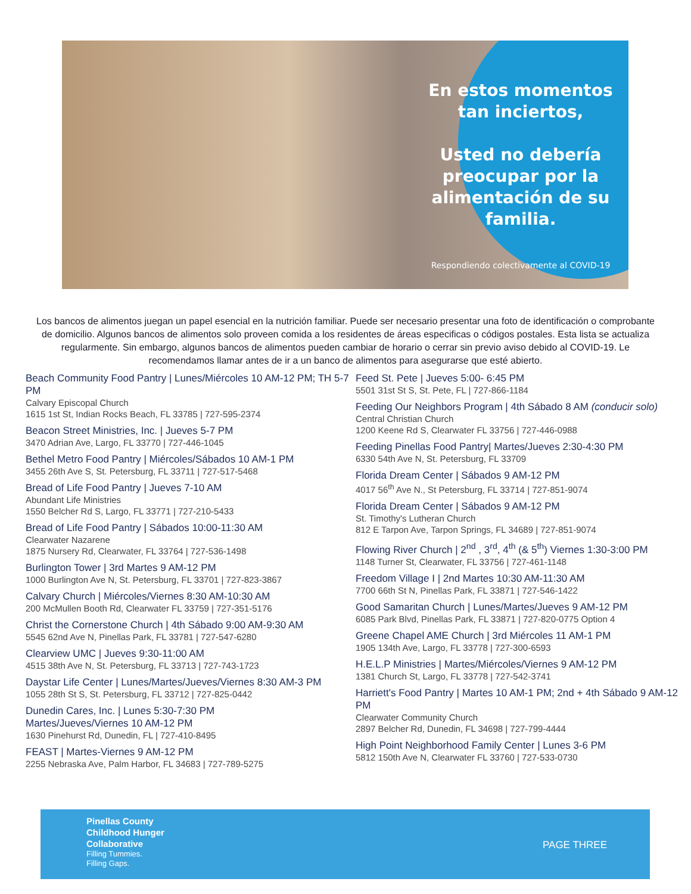En estos momentos tan inciertos,
Usted no debería preocupar por la alimentación de su familia.
Respondiendo colectivamente al COVID-19
Los bancos de alimentos juegan un papel esencial en la nutrición familiar. Puede ser necesario presentar una foto de identificación o comprobante de domicilio. Algunos bancos de alimentos solo proveen comida a los residentes de áreas especificas o códigos postales. Esta lista se actualiza regularmente. Sin embargo, algunos bancos de alimentos pueden cambiar de horario o cerrar sin previo aviso debido al COVID-19. Le recomendamos llamar antes de ir a un banco de alimentos para asegurarse que esté abierto.
Beach Community Food Pantry | Lunes/Miércoles 10 AM-12 PM; TH 5-7 PM
Calvary Episcopal Church
1615 1st St, Indian Rocks Beach, FL 33785 | 727-595-2374
Beacon Street Ministries, Inc. | Jueves 5-7 PM
3470 Adrian Ave, Largo, FL 33770 | 727-446-1045
Bethel Metro Food Pantry | Miércoles/Sábados 10 AM-1 PM
3455 26th Ave S, St. Petersburg, FL 33711 | 727-517-5468
Bread of Life Food Pantry | Jueves 7-10 AM
Abundant Life Ministries
1550 Belcher Rd S, Largo, FL 33771 | 727-210-5433
Bread of Life Food Pantry | Sábados 10:00-11:30 AM
Clearwater Nazarene
1875 Nursery Rd, Clearwater, FL 33764 | 727-536-1498
Burlington Tower | 3rd Martes 9 AM-12 PM
1000 Burlington Ave N, St. Petersburg, FL 33701 | 727-823-3867
Calvary Church | Miércoles/Viernes 8:30 AM-10:30 AM
200 McMullen Booth Rd, Clearwater FL 33759 | 727-351-5176
Christ the Cornerstone Church | 4th Sábado 9:00 AM-9:30 AM
5545 62nd Ave N, Pinellas Park, FL 33781 | 727-547-6280
Clearview UMC | Jueves 9:30-11:00 AM
4515 38th Ave N, St. Petersburg, FL 33713 | 727-743-1723
Daystar Life Center | Lunes/Martes/Jueves/Viernes 8:30 AM-3 PM
1055 28th St S, St. Petersburg, FL 33712 | 727-825-0442
Dunedin Cares, Inc. | Lunes 5:30-7:30 PM
Martes/Jueves/Viernes 10 AM-12 PM
1630 Pinehurst Rd, Dunedin, FL | 727-410-8495
FEAST | Martes-Viernes 9 AM-12 PM
2255 Nebraska Ave, Palm Harbor, FL 34683 | 727-789-5275
Feed St. Pete | Jueves 5:00- 6:45 PM
5501 31st St S, St. Pete, FL | 727-866-1184
Feeding Our Neighbors Program | 4th Sábado 8 AM (conducir solo)
Central Christian Church
1200 Keene Rd S, Clearwater FL 33756 | 727-446-0988
Feeding Pinellas Food Pantry| Martes/Jueves 2:30-4:30 PM
6330 54th Ave N, St. Petersburg, FL 33709
Florida Dream Center | Sábados 9 AM-12 PM
4017 56<sup>th</sup> Ave N., St Petersburg, FL 33714 | 727-851-9074
Florida Dream Center | Sábados 9 AM-12 PM
St. Timothy's Lutheran Church
812 E Tarpon Ave, Tarpon Springs, FL 34689 | 727-851-9074
Flowing River Church | 2<sup>nd</sup> , 3<sup>rd</sup>, 4<sup>th</sup> (& 5<sup>th</sup>) Viernes 1:30-3:00 PM
1148 Turner St, Clearwater, FL 33756 | 727-461-1148
Freedom Village I | 2nd Martes 10:30 AM-11:30 AM
7700 66th St N, Pinellas Park, FL 33871 | 727-546-1422
Good Samaritan Church | Lunes/Martes/Jueves 9 AM-12 PM
6085 Park Blvd, Pinellas Park, FL 33871 | 727-820-0775 Option 4
Greene Chapel AME Church | 3rd Miércoles 11 AM-1 PM
1905 134th Ave, Largo, FL 33778 | 727-300-6593
H.E.L.P Ministries | Martes/Miércoles/Viernes 9 AM-12 PM
1381 Church St, Largo, FL 33778 | 727-542-3741
Harriett's Food Pantry | Martes 10 AM-1 PM; 2nd + 4th Sábado 9 AM-12 PM
Clearwater Community Church
2897 Belcher Rd, Dunedin, FL 34698 | 727-799-4444
High Point Neighborhood Family Center | Lunes 3-6 PM
5812 150th Ave N, Clearwater FL 33760 | 727-533-0730
Pinellas County
Childhood Hunger
Collaborative
Filling Tummies.
Filling Gaps.
PAGE THREE